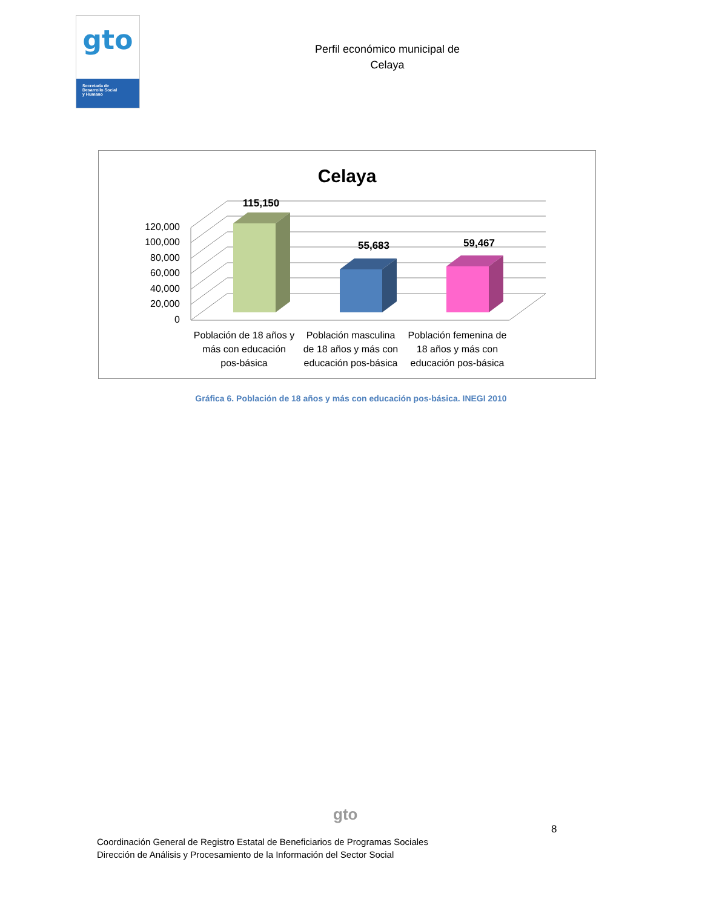gto
Secretaría de
Desarrollo Social
y Humano
Perfil económico municipal de
Celaya
Celaya
0
20,000
40,000
60,000
80,000
100,000
120,000
115,150
55,683
59,467
Población de 18 años y
más con educación
pos-básica
Población masculina
de 18 años y más con
educación pos-básica
Población femenina de
18 años y más con
educación pos-básica
Gráfica 6. Población de 18 años y más con educación pos-básica. INEGI 2010
gto
8
Coordinación General de Registro Estatal de Beneficiarios de Programas Sociales
Dirección de Análisis y Procesamiento de la Información del Sector Social